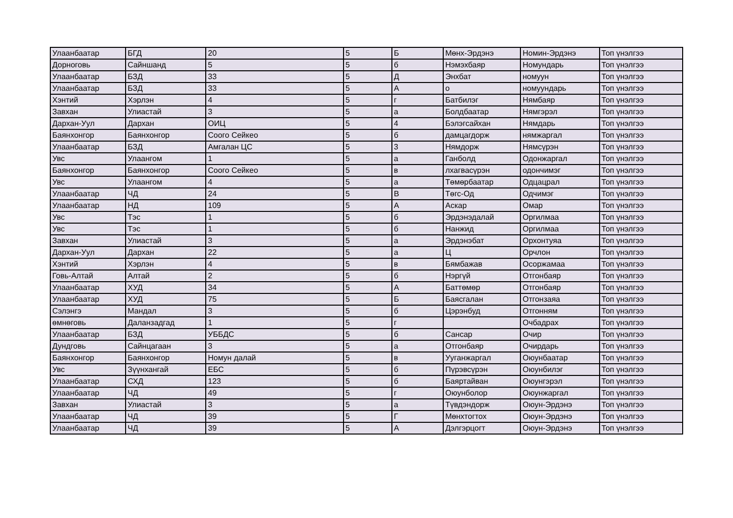| Улаанбаатар | БГД | 20 | 5 | Б | Мөнх-Эрдэнэ | Номин-Эрдэнэ | Топ үнэлгээ |
| Дорноговь | Сайншанд | 5 | 5 | б | Нэмэхбаяр | Номундарь | Топ үнэлгээ |
| Улаанбаатар | БЗД | 33 | 5 | Д | Энхбат | номуун | Топ үнэлгээ |
| Улаанбаатар | БЗД | 33 | 5 | А | о | номуундарь | Топ үнэлгээ |
| Хэнтий | Хэрлэн | 4 | 5 | г | Батбилэг | Нямбаяр | Топ үнэлгээ |
| Завхан | Улиастай | 3 | 5 | а | Болдбаатар | Нямгэрэл | Топ үнэлгээ |
| Дархан-Уул | Дархан | ОИЦ | 5 | 4 | Бэлэгсайхан | Нямдарь | Топ үнэлгээ |
| Баянхонгор | Баянхонгор | Соого Сейкео | 5 | б | дамцагдорж | нямжаргал | Топ үнэлгээ |
| Улаанбаатар | БЗД | Амгалан ЦС | 5 | 3 | Нямдорж | Нямсүрэн | Топ үнэлгээ |
| Увс | Улаангом | 1 | 5 | а | Ганболд | Одонжаргал | Топ үнэлгээ |
| Баянхонгор | Баянхонгор | Соого Сейкео | 5 | в | лхагвасүрэн | одончимэг | Топ үнэлгээ |
| Увс | Улаангом | 4 | 5 | а | Төмөрбаатар | Одцацрал | Топ үнэлгээ |
| Улаанбаатар | ЧД | 24 | 5 | В | Төгс-Од | Одчимэг | Топ үнэлгээ |
| Улаанбаатар | НД | 109 | 5 | А | Аскар | Омар | Топ үнэлгээ |
| Увс | Тэс | 1 | 5 | б | Эрдэнэдалай | Оргилмаа | Топ үнэлгээ |
| Увс | Тэс | 1 | 5 | б | Нанжид | Оргилмаа | Топ үнэлгээ |
| Завхан | Улиастай | 3 | 5 | а | Эрдэнэбат | Орхонтуяа | Топ үнэлгээ |
| Дархан-Уул | Дархан | 22 | 5 | а | Ц | Орчлон | Топ үнэлгээ |
| Хэнтий | Хэрлэн | 4 | 5 | в | Бямбажав | Осоржамаа | Топ үнэлгээ |
| Говь-Алтай | Алтай | 2 | 5 | б | Нэргүй | Отгонбаяр | Топ үнэлгээ |
| Улаанбаатар | ХУД | 34 | 5 | А | Баттөмөр | Отгонбаяр | Топ үнэлгээ |
| Улаанбаатар | ХУД | 75 | 5 | Б | Баясгалан | Отгонзаяа | Топ үнэлгээ |
| Сэлэнгэ | Мандал | 3 | 5 | б | Цэрэнбуд | Отгонням | Топ үнэлгээ |
| өмнөговь | Даланзадгад | 1 | 5 | г | | Очбадрах | Топ үнэлгээ |
| Улаанбаатар | БЗД | УББДС | 5 | б | Сансар | Очир | Топ үнэлгээ |
| Дундговь | Сайнцагаан | 3 | 5 | а | Отгонбаяр | Очирдарь | Топ үнэлгээ |
| Баянхонгор | Баянхонгор | Номун далай | 5 | в | Ууганжаргал | Оюунбаатар | Топ үнэлгээ |
| Увс | Зүүнхангай | ЕБС | 5 | б | Пүрэвсүрэн | Оюунбилэг | Топ үнэлгээ |
| Улаанбаатар | СХД | 123 | 5 | б | Баяртайван | Оюунгэрэл | Топ үнэлгээ |
| Улаанбаатар | ЧД | 49 | 5 | г | Оюунболор | Оюунжаргал | Топ үнэлгээ |
| Завхан | Улиастай | 3 | 5 | а | Түвдэндорж | Оюун-Эрдэнэ | Топ үнэлгээ |
| Улаанбаатар | ЧД | 39 | 5 | Г | Мөнхтогтох | Оюун-Эрдэнэ | Топ үнэлгээ |
| Улаанбаатар | ЧД | 39 | 5 | А | Дэлгэрцогт | Оюун-Эрдэнэ | Топ үнэлгээ |